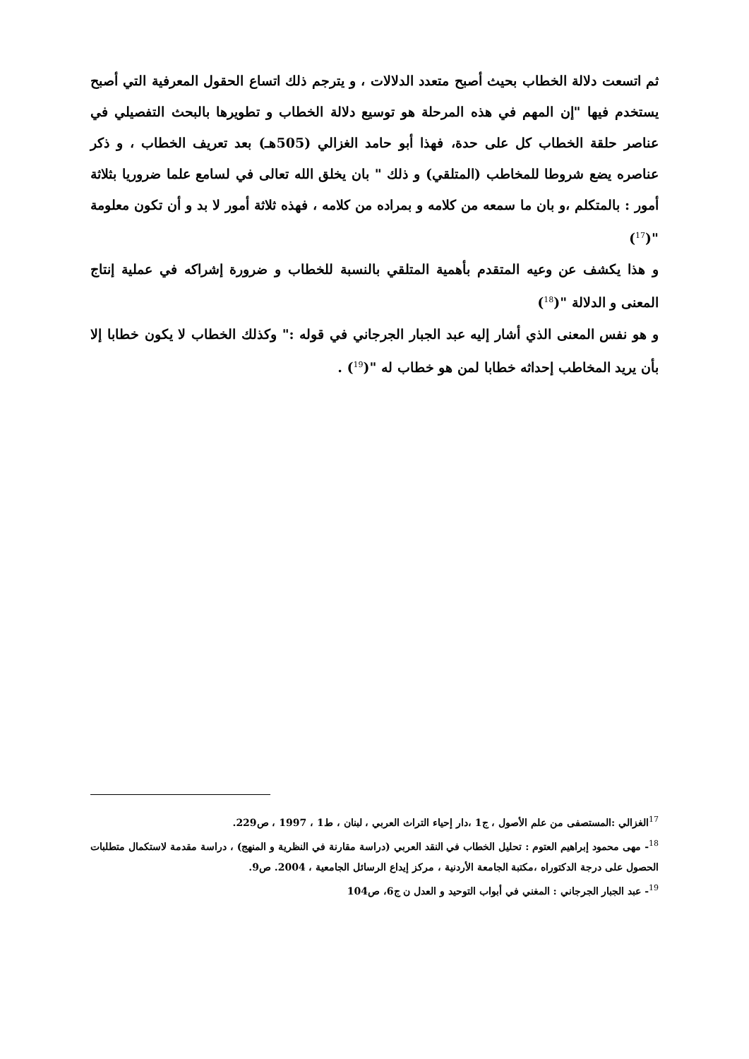ثم اتسعت دلالة الخطاب بحيث أصبح متعدد الدلالات ، و يترجم ذلك اتساع الحقول المعرفية التي أصبح يستخدم فيها "إن المهم في هذه المرحلة هو توسيع دلالة الخطاب و تطويرها بالبحث التفصيلي في عناصر حلقة الخطاب كل على حدة، فهذا أبو حامد الغزالي (505هـ) بعد تعريف الخطاب ، و ذكر عناصره يضع شروطا للمخاطب (المتلقي) و ذلك " بان يخلق الله تعالى في لسامع علما ضروريا بثلاثة أمور : بالمتكلم ،و بان ما سمعه من كلامه و بمراده من كلامه ، فهذه ثلاثة أمور لا بد و أن تكون معلومة "(<sup>17</sup>)
و هذا يكشف عن وعيه المتقدم بأهمية المتلقي بالنسبة للخطاب و ضرورة إشراكه في عملية إنتاج المعنى و الدلالة "(<sup>18</sup>)
و هو نفس المعنى الذي أشار إليه عبد الجبار الجرجاني في قوله :" وكذلك الخطاب لا يكون خطابا إلا بأن يريد المخاطب إحداثه خطابا لمن هو خطاب له "(<sup>19</sup>) .
<sup>17</sup> الغزالي :المستصفى من علم الأصول ، ج1 ،دار إحياء التراث العربي ، لبنان ، ط1 ، 1997 ، ص229.
<sup>18</sup>- مهى محمود إبراهيم العتوم : تحليل الخطاب في النقد العربي (دراسة مقارنة في النظرية و المنهج) ، دراسة مقدمة لاستكمال متطلبات الحصول على درجة الدكتوراه ،مكتبة الجامعة الأردنية ، مركز إيداع الرسائل الجامعية ، 2004. ص9.
<sup>19</sup>- عبد الجبار الجرجاني : المغني في أبواب التوحيد و العدل ن ج6، ص104